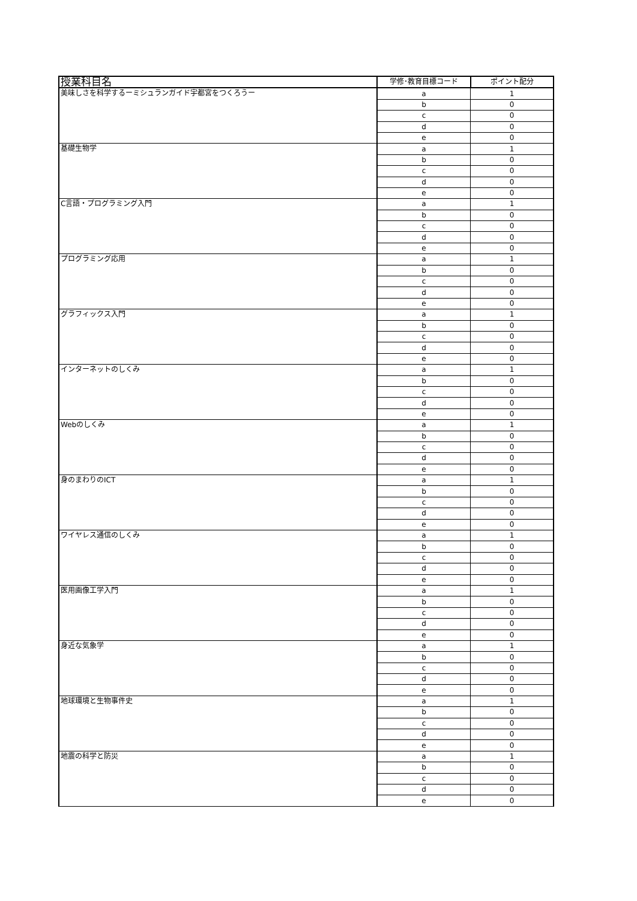| 授業科目名 | 学修･教育目標コード | ポイント配分 |
| --- | --- | --- |
| 美味しさを科学するーミシュランガイド宇都宮をつくろうー | a | 1 |
| | b | 0 |
| | c | 0 |
| | d | 0 |
| | e | 0 |
| 基礎生物学 | a | 1 |
| | b | 0 |
| | c | 0 |
| | d | 0 |
| | e | 0 |
| C言語・プログラミング入門 | a | 1 |
| | b | 0 |
| | c | 0 |
| | d | 0 |
| | e | 0 |
| プログラミング応用 | a | 1 |
| | b | 0 |
| | c | 0 |
| | d | 0 |
| | e | 0 |
| グラフィックス入門 | a | 1 |
| | b | 0 |
| | c | 0 |
| | d | 0 |
| | e | 0 |
| インターネットのしくみ | a | 1 |
| | b | 0 |
| | c | 0 |
| | d | 0 |
| | e | 0 |
| Webのしくみ | a | 1 |
| | b | 0 |
| | c | 0 |
| | d | 0 |
| | e | 0 |
| 身のまわりのICT | a | 1 |
| | b | 0 |
| | c | 0 |
| | d | 0 |
| | e | 0 |
| ワイヤレス通信のしくみ | a | 1 |
| | b | 0 |
| | c | 0 |
| | d | 0 |
| | e | 0 |
| 医用画像工学入門 | a | 1 |
| | b | 0 |
| | c | 0 |
| | d | 0 |
| | e | 0 |
| 身近な気象学 | a | 1 |
| | b | 0 |
| | c | 0 |
| | d | 0 |
| | e | 0 |
| 地球環境と生物事件史 | a | 1 |
| | b | 0 |
| | c | 0 |
| | d | 0 |
| | e | 0 |
| 地震の科学と防災 | a | 1 |
| | b | 0 |
| | c | 0 |
| | d | 0 |
| | e | 0 |